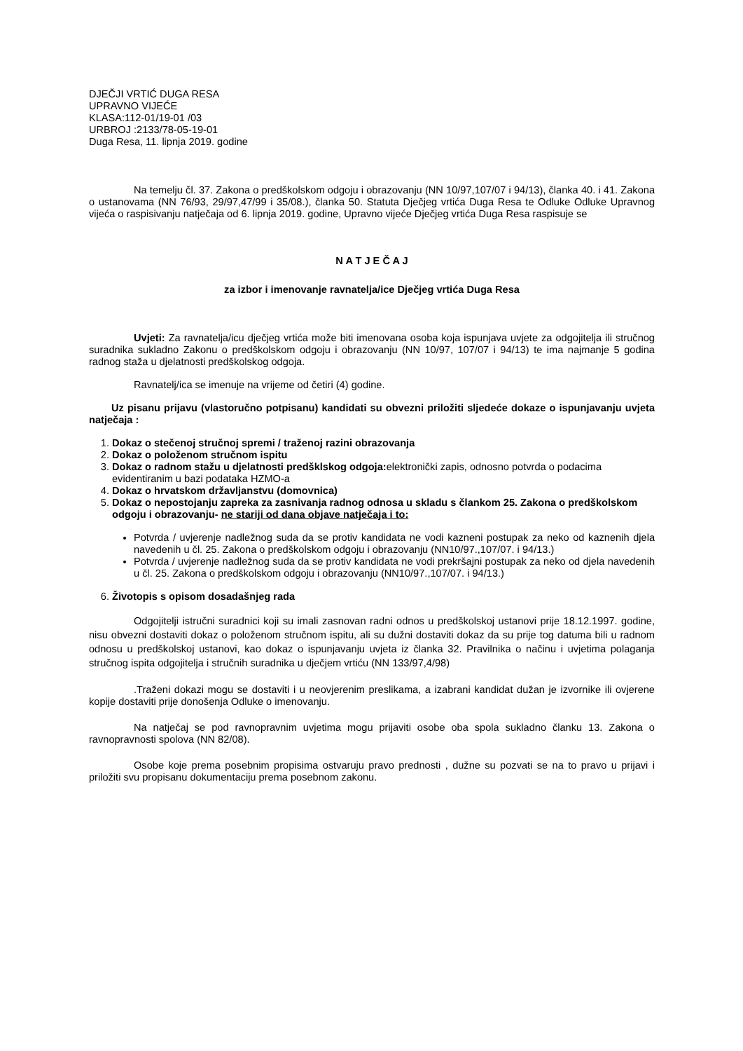DJEČJI VRTIĆ DUGA RESA
UPRAVNO VIJEĆE
KLASA:112-01/19-01 /03
URBROJ :2133/78-05-19-01
Duga Resa, 11. lipnja 2019. godine
Na temelju čl. 37. Zakona o predškolskom odgoju i obrazovanju (NN 10/97,107/07 i 94/13), članka 40. i 41. Zakona o ustanovama (NN 76/93, 29/97,47/99 i 35/08.), članka 50. Statuta Dječjeg vrtića Duga Resa te Odluke Odluke Upravnog vijeća o raspisivanju natječaja od 6. lipnja 2019. godine, Upravno vijeće Dječjeg vrtića Duga Resa raspisuje se
N A T J E Č A J
za izbor i imenovanje ravnatelja/ice Dječjeg vrtića Duga Resa
Uvjeti: Za ravnatelja/icu dječjeg vrtića može biti imenovana osoba koja ispunjava uvjete za odgojitelja ili stručnog suradnika sukladno Zakonu o predškolskom odgoju i obrazovanju (NN 10/97, 107/07 i 94/13) te ima najmanje 5 godina radnog staža u djelatnosti predškolskog odgoja.
Ravnatelj/ica se imenuje na vrijeme od četiri (4) godine.
Uz pisanu prijavu (vlastoručno potpisanu) kandidati su obvezni priložiti sljedeće dokaze o ispunjavanju uvjeta natječaja :
1. Dokaz o stečenoj stručnoj spremi / traženoj razini obrazovanja
2. Dokaz o položenom stručnom ispitu
3. Dokaz o radnom stažu u djelatnosti predšklskog odgoja: elektronički zapis, odnosno potvrda o podacima evidentiranim u bazi podataka HZMO-a
4. Dokaz o hrvatskom državljanstvu (domovnica)
5. Dokaz o nepostojanju zapreka za zasnivanja radnog odnosa u skladu s člankom 25. Zakona o predškolskom odgoju i obrazovanju- ne stariji od dana objave natječaja i to:
Potvrda / uvjerenje nadležnog suda da se protiv kandidata ne vodi kazneni postupak za neko od kaznenih djela navedenih u čl. 25. Zakona o predškolskom odgoju i obrazovanju (NN10/97.,107/07. i 94/13.)
Potvrda / uvjerenje nadležnog suda da se protiv kandidata ne vodi prekršajni postupak za neko od djela navedenih u čl. 25. Zakona o predškolskom odgoju i obrazovanju (NN10/97.,107/07. i 94/13.)
6. Životopis s opisom dosadašnjeg rada
Odgojitelji istručni suradnici koji su imali zasnovan radni odnos u predškolskoj ustanovi prije 18.12.1997. godine, nisu obvezni dostaviti dokaz o položenom stručnom ispitu, ali su dužni dostaviti dokaz da su prije tog datuma bili u radnom odnosu u predškolskoj ustanovi, kao dokaz o ispunjavanju uvjeta iz članka 32. Pravilnika o načinu i uvjetima polaganja stručnog ispita odgojitelja i stručnih suradnika u dječjem vrtiću (NN 133/97,4/98)
.Traženi dokazi mogu se dostaviti i u neovjerenim preslikama, a izabrani kandidat dužan je izvornike ili ovjerene kopije dostaviti prije donošenja Odluke o imenovanju.
Na natječaj se pod ravnopravnim uvjetima mogu prijaviti osobe oba spola sukladno članku 13. Zakona o ravnopravnosti spolova (NN 82/08).
Osobe koje prema posebnim propisima ostvaruju pravo prednosti , dužne su pozvati se na to pravo u prijavi i priložiti svu propisanu dokumentaciju prema posebnom zakonu.